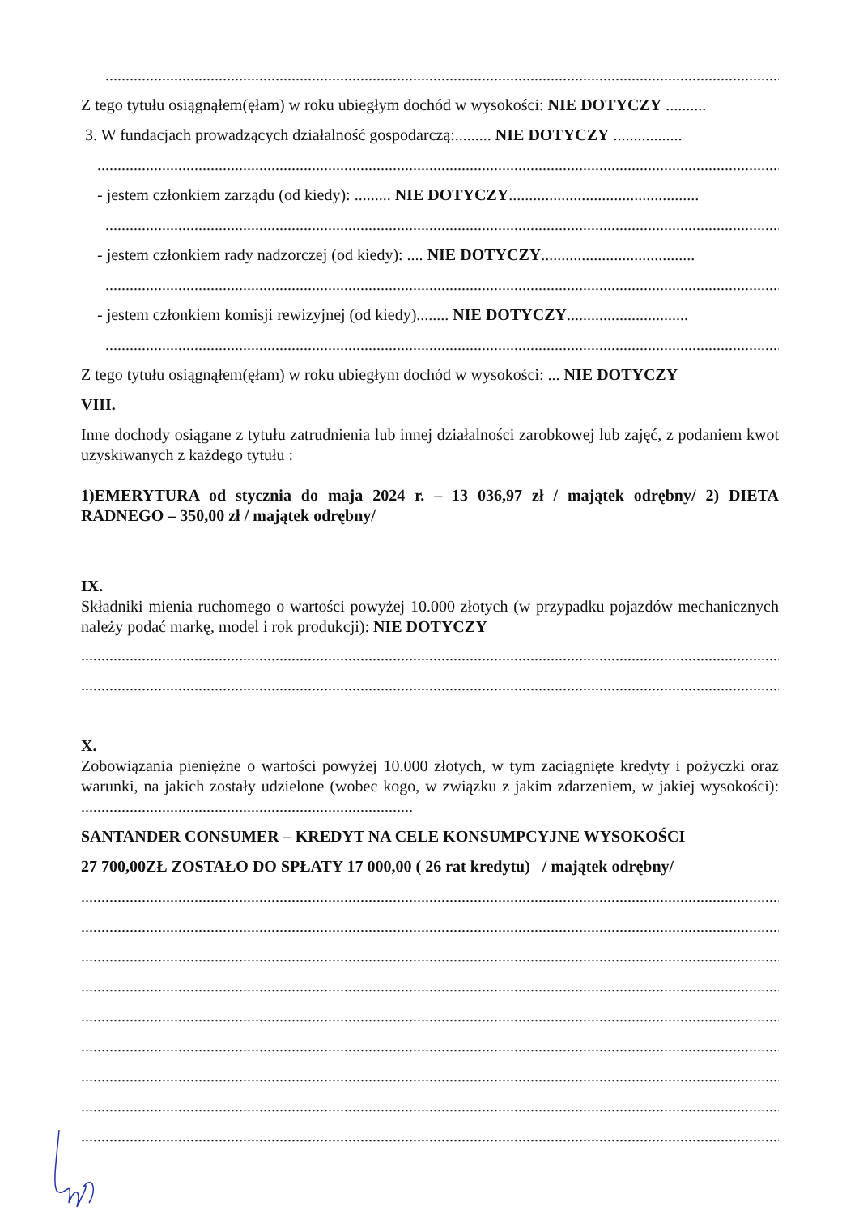.........................................................................................................................................................................................................
Z tego tytułu osiągnąłem(ęłam) w roku ubiegłym dochód w wysokości: NIE DOTYCZY ..........
3. W fundacjach prowadzących działalność gospodarczą:......... NIE DOTYCZY .................
.........................................................................................................................................................................................................
- jestem członkiem zarządu (od kiedy): ......... NIE DOTYCZY...............................................
.........................................................................................................................................................................................................
- jestem członkiem rady nadzorczej (od kiedy): .... NIE DOTYCZY......................................
.........................................................................................................................................................................................................
- jestem członkiem komisji rewizyjnej (od kiedy)........ NIE DOTYCZY..............................
.........................................................................................................................................................................................................
Z tego tytułu osiągnąłem(ęłam) w roku ubiegłym dochód w wysokości: ... NIE DOTYCZY
VIII.
Inne dochody osiągane z tytułu zatrudnienia lub innej działalności zarobkowej lub zajęć, z podaniem kwot uzyskiwanych z każdego tytułu :
1)EMERYTURA od stycznia do maja 2024 r. – 13 036,97 zł / majątek odrębny/ 2) DIETA RADNEGO – 350,00 zł / majątek odrębny/
IX.
Składniki mienia ruchomego o wartości powyżej 10.000 złotych (w przypadku pojazdów mechanicznych należy podać markę, model i rok produkcji): NIE DOTYCZY
.........................................................................................................................................................................................................
.........................................................................................................................................................................................................
X.
Zobowiązania pieniężne o wartości powyżej 10.000 złotych, w tym zaciągnięte kredyty i pożyczki oraz warunki, na jakich zostały udzielone (wobec kogo, w związku z jakim zdarzeniem, w jakiej wysokości): ..................................................................................
SANTANDER CONSUMER – KREDYT NA CELE KONSUMPCYJNE WYSOKOŚCI
27 700,00ZŁ ZOSTAŁO DO SPŁATY 17 000,00 ( 26 rat kredytu) / majątek odrębny/
.........................................................................................................................................................................................................
.........................................................................................................................................................................................................
.........................................................................................................................................................................................................
.........................................................................................................................................................................................................
.........................................................................................................................................................................................................
.........................................................................................................................................................................................................
.........................................................................................................................................................................................................
.........................................................................................................................................................................................................
.........................................................................................................................................................................................................